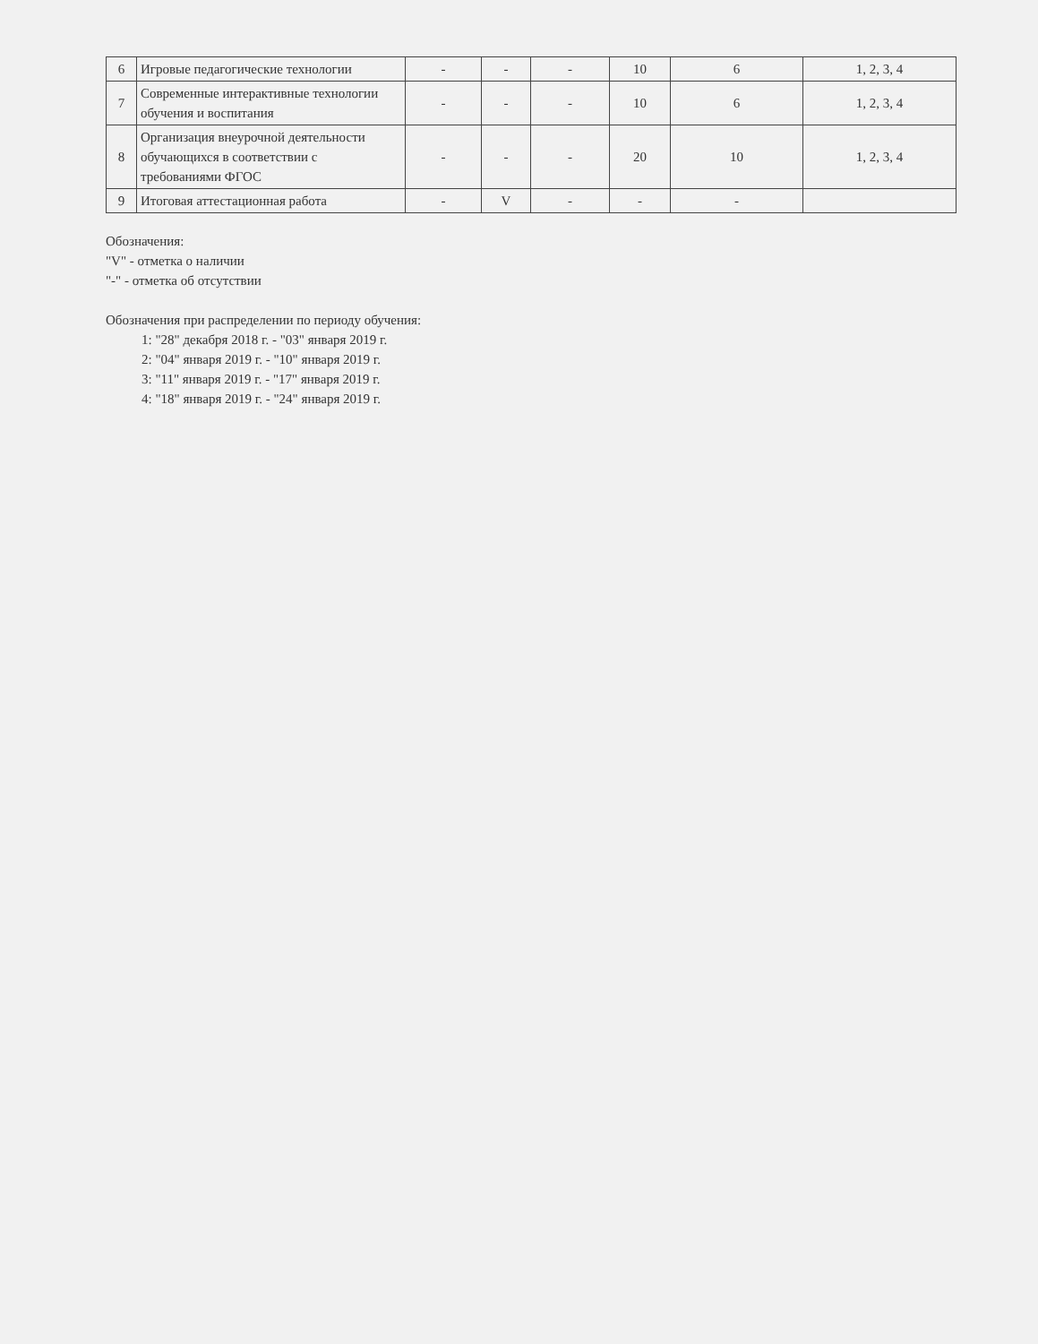| 6 | Игровые педагогические технологии | - | - | - | 10 | 6 | 1, 2, 3, 4 |
| 7 | Современные интерактивные технологии обучения и воспитания | - | - | - | 10 | 6 | 1, 2, 3, 4 |
| 8 | Организация внеурочной деятельности обучающихся в соответствии с требованиями ФГОС | - | - | - | 20 | 10 | 1, 2, 3, 4 |
| 9 | Итоговая аттестационная работа | - | V | - | - | - | |
Обозначения:
"V" - отметка о наличии
"-" - отметка об отсутствии
Обозначения при распределении по периоду обучения:
1: "28" декабря 2018 г. - "03" января 2019 г.
2: "04" января 2019 г. - "10" января 2019 г.
3: "11" января 2019 г. - "17" января 2019 г.
4: "18" января 2019 г. - "24" января 2019 г.